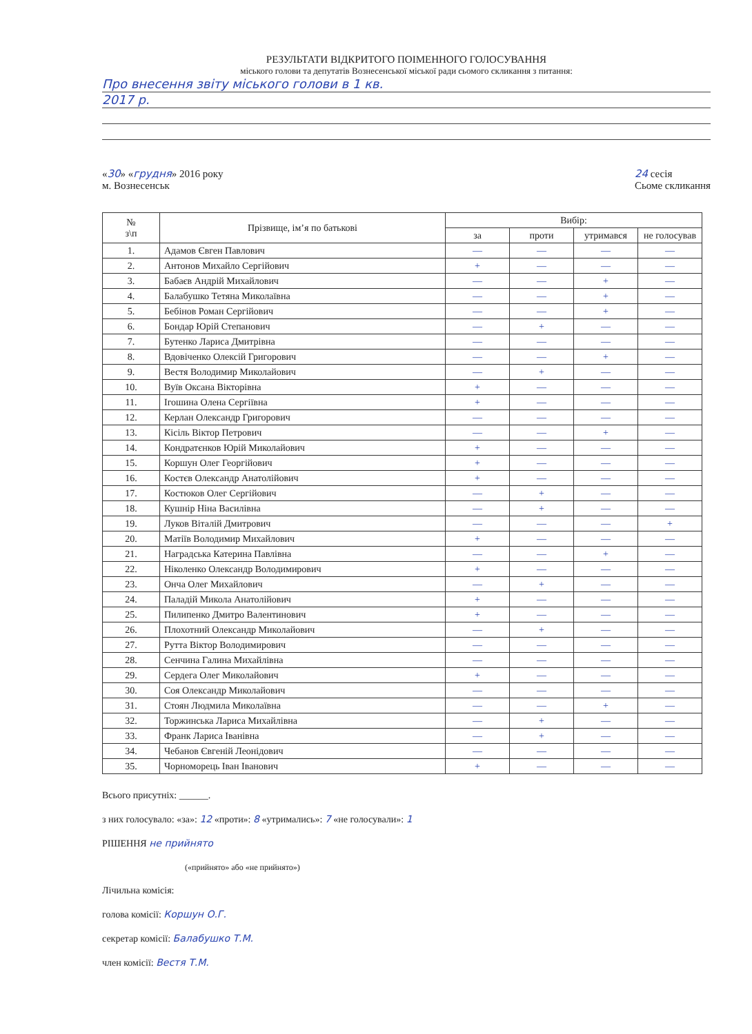РЕЗУЛЬТАТИ ВІДКРИТОГО ПОІМЕННОГО ГОЛОСУВАННЯ
міського голови та депутатів Вознесенської міської ради сьомого скликання з питання:
Про внесення звіту міського голови в 1 кв.
2017 р.
«30» «грудня» 2016 року
м. Вознесенськ
24 сесія
Сьоме скликання
| № з\п | Прізвище, ім’я по батькові | Вибір: | | | |
| --- | --- | --- | --- | --- | --- |
| | | за | проти | утримався | не голосував |
| 1. | Адамов Євген Павлович | — | — | — | — |
| 2. | Антонов Михайло Сергійович | + | — | — | — |
| 3. | Бабаєв Андрій Михайлович | — | — | + | — |
| 4. | Балабушко Тетяна Миколаївна | — | — | + | — |
| 5. | Бебінов Роман Сергійович | — | — | + | — |
| 6. | Бондар Юрій Степанович | — | + | — | — |
| 7. | Бутенко Лариса Дмитрівна | — | — | — | — |
| 8. | Вдовіченко Олексій Григорович | — | — | + | — |
| 9. | Вестя Володимир Миколайович | — | + | — | — |
| 10. | Вуїв Оксана Вікторівна | + | — | — | — |
| 11. | Ігошина Олена Сергіївна | + | — | — | — |
| 12. | Керлан Олександр Григорович | — | — | — | — |
| 13. | Кісіль Віктор Петрович | — | — | + | — |
| 14. | Кондратєнков Юрій Миколайович | + | — | — | — |
| 15. | Коршун Олег Георгійович | + | — | — | — |
| 16. | Костєв Олександр Анатолійович | + | — | — | — |
| 17. | Костюков Олег Сергійович | — | + | — | — |
| 18. | Кушнір Ніна Василівна | — | + | — | — |
| 19. | Луков Віталій Дмитрович | — | — | — | + |
| 20. | Матіїв Володимир Михайлович | + | — | — | — |
| 21. | Наградська Катерина Павлівна | — | — | + | — |
| 22. | Ніколенко Олександр Володимирович | + | — | — | — |
| 23. | Онча Олег Михайлович | — | + | — | — |
| 24. | Паладій Микола Анатолійович | + | — | — | — |
| 25. | Пилипенко Дмитро Валентинович | + | — | — | — |
| 26. | Плохотний Олександр Миколайович | — | + | — | — |
| 27. | Рутта Віктор Володимирович | — | — | — | — |
| 28. | Сенчина Галина Михайлівна | — | — | — | — |
| 29. | Сердега Олег Миколайович | + | — | — | — |
| 30. | Соя Олександр Миколайович | — | — | — | — |
| 31. | Стоян Людмила Миколаївна | — | — | + | — |
| 32. | Торжинська Лариса Михайлівна | — | + | — | — |
| 33. | Франк Лариса Іванівна | — | + | — | — |
| 34. | Чебанов Євгеній Леонідович | — | — | — | — |
| 35. | Чорноморець Іван Іванович | + | — | — | — |
Всього присутніх: ______.
з них голосувало: «за»: 12 «проти»: 8 «утримались»: 7 «не голосували»: 1
РІШЕННЯ не прийнято
(«прийнято» або «не прийнято»)
Лічильна комісія:
голова комісії: Коршун О.Г.
секретар комісії: Балабушко Т.М.
член комісії: Вестя Т.М.